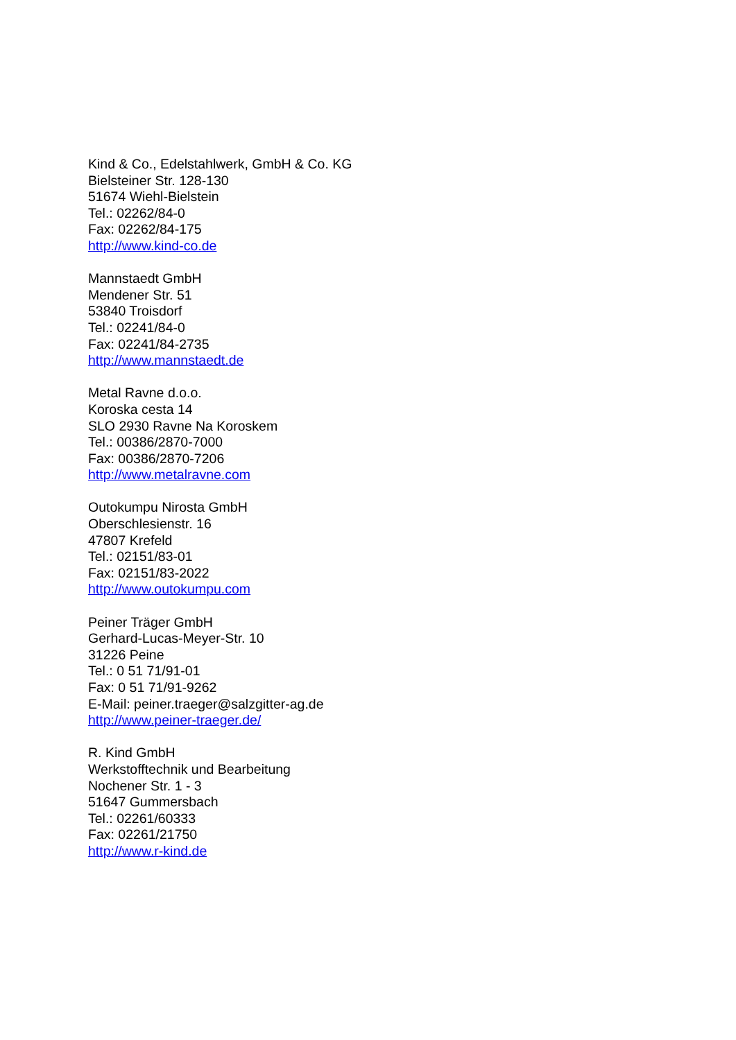Kind & Co., Edelstahlwerk, GmbH & Co. KG
Bielsteiner Str. 128-130
51674 Wiehl-Bielstein
Tel.: 02262/84-0
Fax: 02262/84-175
http://www.kind-co.de
Mannstaedt GmbH
Mendener Str. 51
53840 Troisdorf
Tel.: 02241/84-0
Fax: 02241/84-2735
http://www.mannstaedt.de
Metal Ravne d.o.o.
Koroska cesta 14
SLO 2930 Ravne Na Koroskem
Tel.: 00386/2870-7000
Fax: 00386/2870-7206
http://www.metalravne.com
Outokumpu Nirosta GmbH
Oberschlesienstr. 16
47807 Krefeld
Tel.: 02151/83-01
Fax: 02151/83-2022
http://www.outokumpu.com
Peiner Träger GmbH
Gerhard-Lucas-Meyer-Str. 10
31226 Peine
Tel.: 0 51 71/91-01
Fax: 0 51 71/91-9262
E-Mail: peiner.traeger@salzgitter-ag.de
http://www.peiner-traeger.de/
R. Kind GmbH
Werkstofftechnik und Bearbeitung
Nochener Str. 1 - 3
51647 Gummersbach
Tel.: 02261/60333
Fax: 02261/21750
http://www.r-kind.de